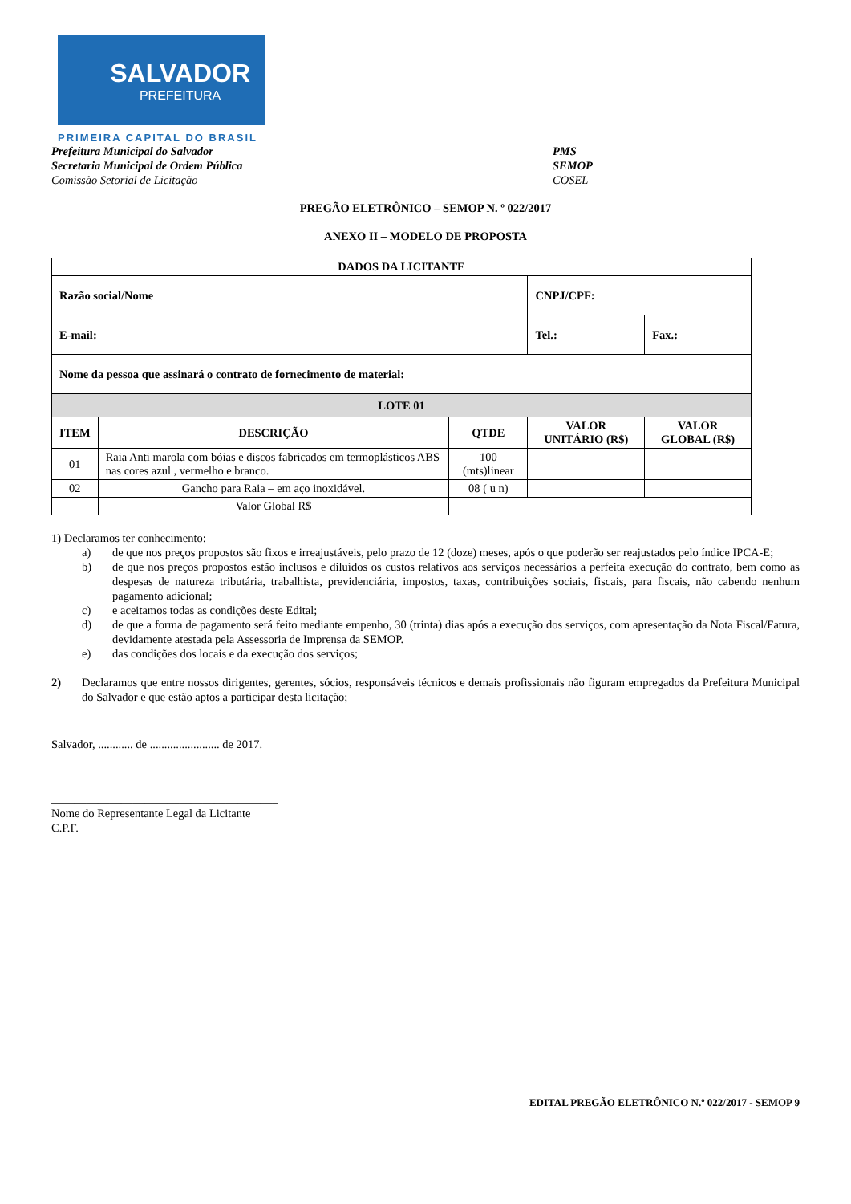SALVADOR
PREFEITURA
PRIMEIRA CAPITAL DO BRASIL
Prefeitura Municipal do Salvador
Secretaria Municipal de Ordem Pública
Comissão Setorial de Licitação
PMS
SEMOP
COSEL
PREGÃO ELETRÔNICO – SEMOP N. º 022/2017
ANEXO II – MODELO DE PROPOSTA
| DADOS DA LICITANTE | | | | | |
| --- | --- | --- | --- | --- | --- |
| Razão social/Nome | | | CNPJ/CPF: | | |
| E-mail: | | | Tel.: | | Fax.: |
| Nome da pessoa que assinará o contrato de fornecimento de material: | | | | | |
| LOTE 01 | | | | | |
| ITEM | DESCRIÇÃO | QTDE | VALOR UNITÁRIO (R$) | VALOR GLOBAL (R$) | |
| 01 | Raia Anti marola com bóias e discos fabricados em termoplásticos ABS nas cores azul , vermelho e branco. | 100 (mts)linear | | | |
| 02 | Gancho para Raia – em aço inoxidável. | 08 ( u n) | | | |
| | Valor Global R$ | | | | |
1) Declaramos ter conhecimento:
a) de que nos preços propostos são fixos e irreajustáveis, pelo prazo de 12 (doze) meses, após o que poderão ser reajustados pelo índice IPCA-E;
b) de que nos preços propostos estão inclusos e diluídos os custos relativos aos serviços necessários a perfeita execução do contrato, bem como as despesas de natureza tributária, trabalhista, previdenciária, impostos, taxas, contribuições sociais, fiscais, para fiscais, não cabendo nenhum pagamento adicional;
c) e aceitamos todas as condições deste Edital;
d) de que a forma de pagamento será feito mediante empenho, 30 (trinta) dias após a execução dos serviços, com apresentação da Nota Fiscal/Fatura, devidamente atestada pela Assessoria de Imprensa da SEMOP.
e) das condições dos locais e da execução dos serviços;
2) Declaramos que entre nossos dirigentes, gerentes, sócios, responsáveis técnicos e demais profissionais não figuram empregados da Prefeitura Municipal do Salvador e que estão aptos a participar desta licitação;
Salvador, ............ de ........................ de 2017.
_______________________________________
Nome do Representante Legal da Licitante
C.P.F.
EDITAL PREGÃO ELETRÔNICO N.º 022/2017 - SEMOP 9